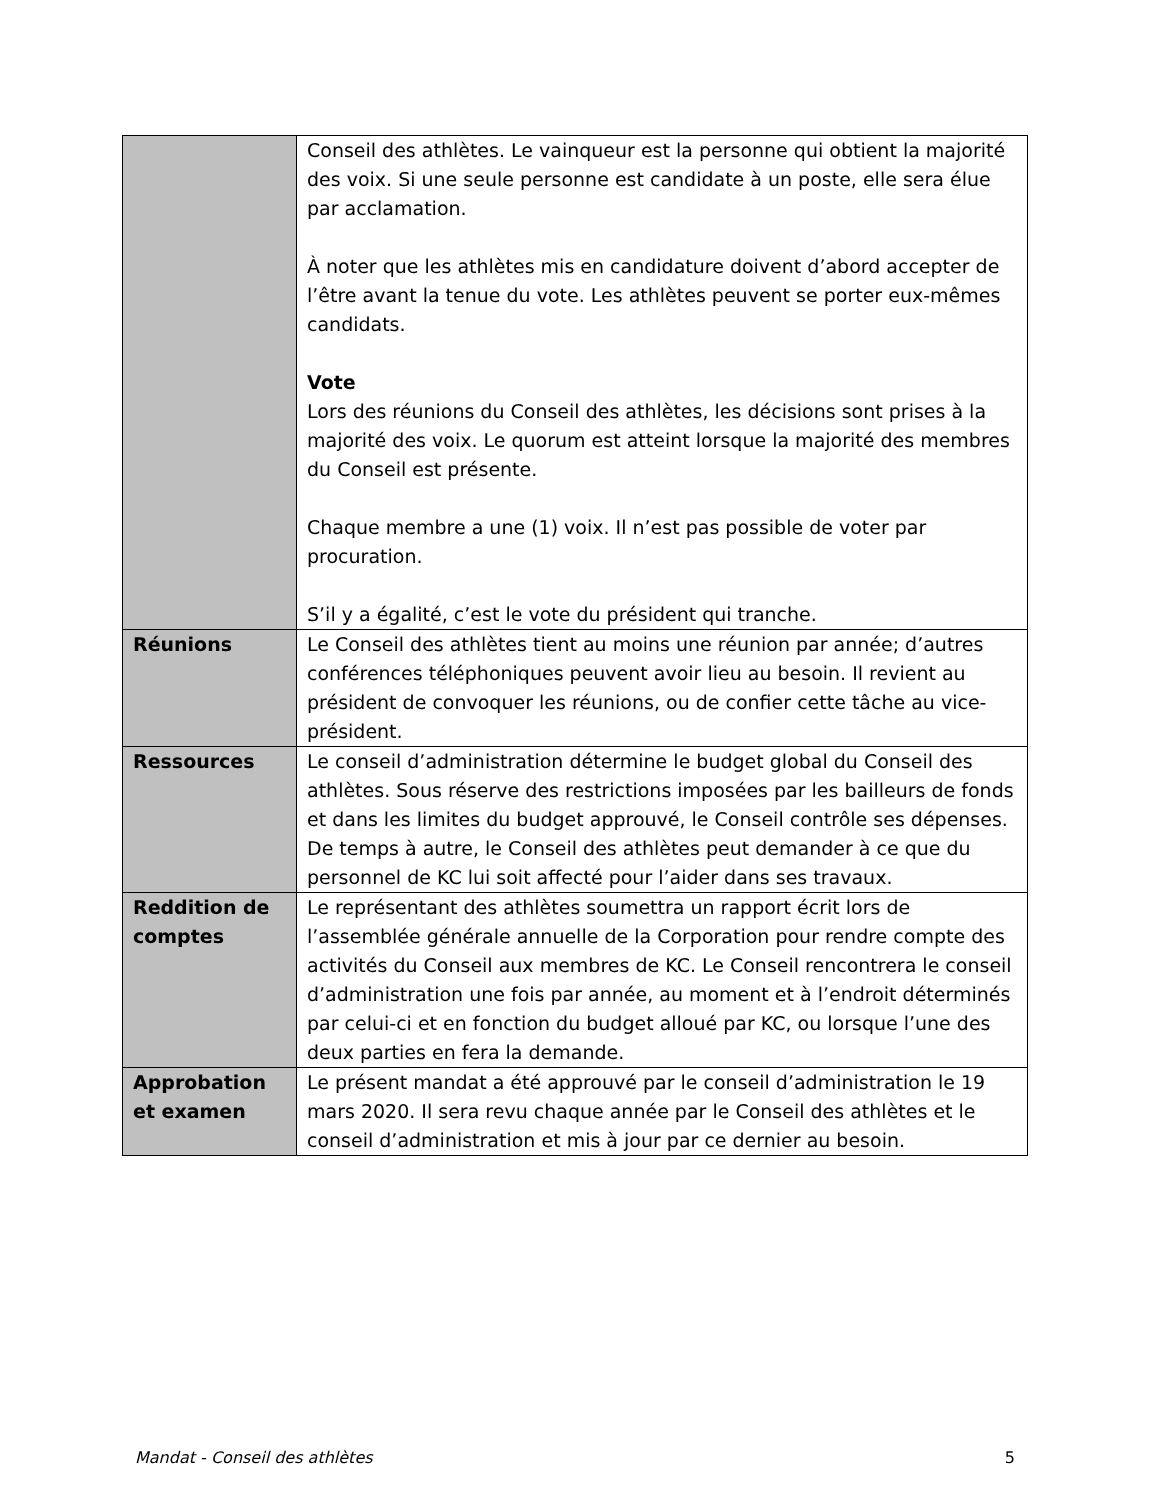| | Conseil des athlètes. Le vainqueur est la personne qui obtient la majorité des voix. Si une seule personne est candidate à un poste, elle sera élue par acclamation. À noter que les athlètes mis en candidature doivent d’abord accepter de l’être avant la tenue du vote. Les athlètes peuvent se porter eux-mêmes candidats. Vote Lors des réunions du Conseil des athlètes, les décisions sont prises à la majorité des voix. Le quorum est atteint lorsque la majorité des membres du Conseil est présente. Chaque membre a une (1) voix. Il n’est pas possible de voter par procuration. S’il y a égalité, c’est le vote du président qui tranche. |
| Réunions | Le Conseil des athlètes tient au moins une réunion par année; d’autres conférences téléphoniques peuvent avoir lieu au besoin. Il revient au président de convoquer les réunions, ou de confier cette tâche au vice-président. |
| Ressources | Le conseil d’administration détermine le budget global du Conseil des athlètes. Sous réserve des restrictions imposées par les bailleurs de fonds et dans les limites du budget approuvé, le Conseil contrôle ses dépenses. De temps à autre, le Conseil des athlètes peut demander à ce que du personnel de KC lui soit affecté pour l’aider dans ses travaux. |
| Reddition de comptes | Le représentant des athlètes soumettra un rapport écrit lors de l’assemblée générale annuelle de la Corporation pour rendre compte des activités du Conseil aux membres de KC. Le Conseil rencontrera le conseil d’administration une fois par année, au moment et à l’endroit déterminés par celui-ci et en fonction du budget alloué par KC, ou lorsque l’une des deux parties en fera la demande. |
| Approbation et examen | Le présent mandat a été approuvé par le conseil d’administration le 19 mars 2020. Il sera revu chaque année par le Conseil des athlètes et le conseil d’administration et mis à jour par ce dernier au besoin. |
Mandat - Conseil des athlètes 5